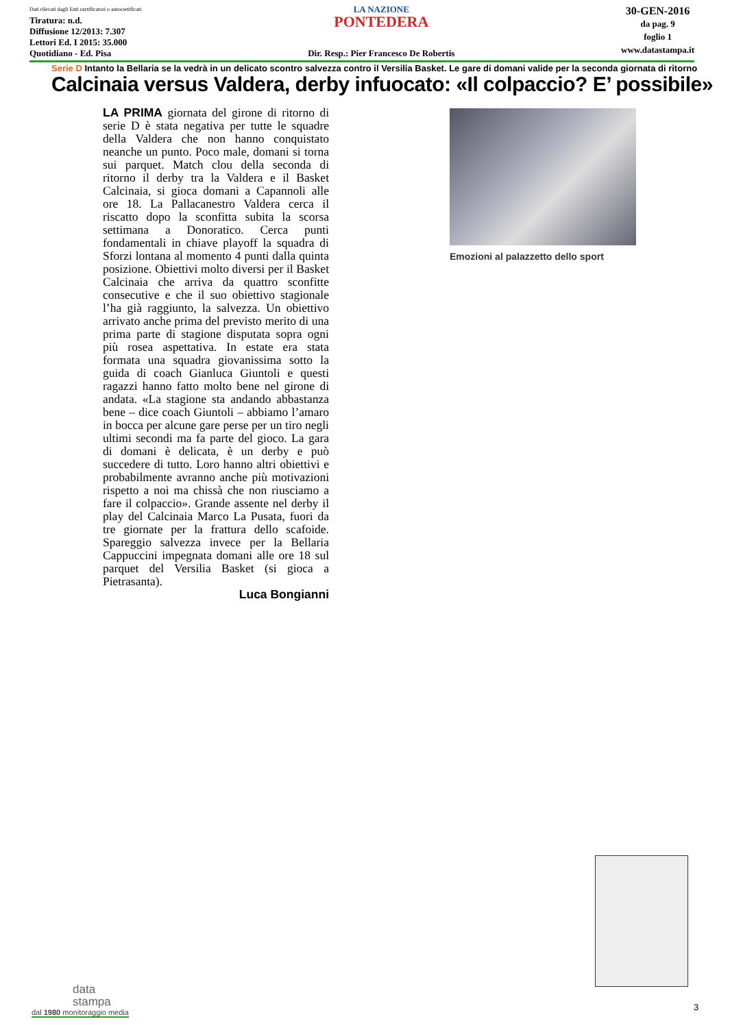Dati rilevati dagli Enti certificatori o autocertificati
Tiratura: n.d.
Diffusione 12/2013: 7.307
Lettori Ed. I 2015: 35.000
Quotidiano - Ed. Pisa
LA NAZIONE
PONTEDERA
Dir. Resp.: Pier Francesco De Robertis
30-GEN-2016
da pag. 9
foglio 1
www.datastampa.it
Serie D Intanto la Bellaria se la vedrà in un delicato scontro salvezza contro il Versilia Basket. Le gare di domani valide per la seconda giornata di ritorno
Calcinaia versus Valdera, derby infuocato: «Il colpaccio? E’ possibile»
LA PRIMA giornata del girone di ritorno di serie D è stata negativa per tutte le squadre della Valdera che non hanno conquistato neanche un punto. Poco male, domani si torna sui parquet. Match clou della seconda di ritorno il derby tra la Valdera e il Basket Calcinaia, si gioca domani a Capannoli alle ore 18. La Pallacanestro Valdera cerca il riscatto dopo la sconfitta subita la scorsa settimana a Donoratico. Cerca punti fondamentali in chiave playoff la squadra di Sforzi lontana al momento 4 punti dalla quinta posizione. Obiettivi molto diversi per il Basket Calcinaia che arriva da quattro sconfitte consecutive e che il suo obiettivo stagionale l’ha già raggiunto, la salvezza. Un obiettivo arrivato anche prima del previsto merito di una prima parte di stagione disputata sopra ogni più rosea aspettativa. In estate era stata formata una squadra giovanissima sotto la guida di coach Gianluca Giuntoli e questi ragazzi hanno fatto molto bene nel girone di andata. «La stagione sta andando abbastanza bene – dice coach Giuntoli – abbiamo l’amaro in bocca per alcune gare perse per un tiro negli ultimi secondi ma fa parte del gioco. La gara di domani è delicata, è un derby e può succedere di tutto. Loro hanno altri obiettivi e probabilmente avranno anche più motivazioni rispetto a noi ma chissà che non riusciamo a fare il colpaccio». Grande assente nel derby il play del Calcinaia Marco La Pusata, fuori da tre giornate per la frattura dello scafoide. Spareggio salvezza invece per la Bellaria Cappuccini impegnata domani alle ore 18 sul parquet del Versilia Basket (si gioca a Pietrasanta).
Luca Bongianni
Emozioni al palazzetto dello sport
3
data
stampa
dal 1980 monitoraggio media